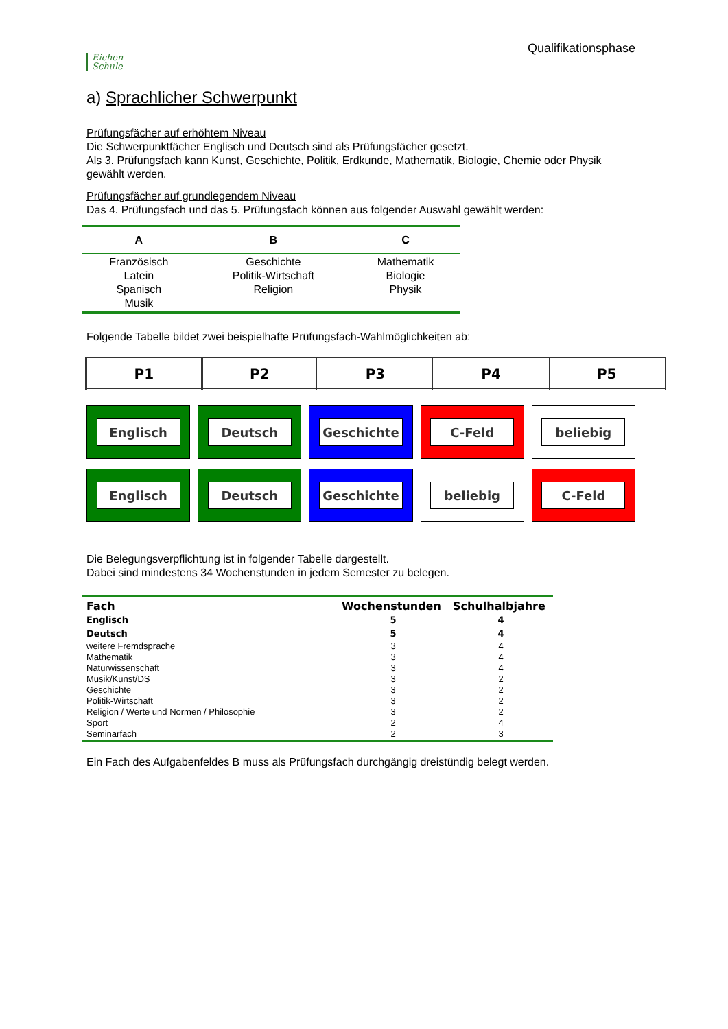Eichen
Schule
Qualifikationsphase
a) Sprachlicher Schwerpunkt
Prüfungsfächer auf erhöhtem Niveau
Die Schwerpunktfächer Englisch und Deutsch sind als Prüfungsfächer gesetzt.
Als 3. Prüfungsfach kann Kunst, Geschichte, Politik, Erdkunde, Mathematik, Biologie, Chemie oder Physik gewählt werden.
Prüfungsfächer auf grundlegendem Niveau
Das 4. Prüfungsfach und das 5. Prüfungsfach können aus folgender Auswahl gewählt werden:
| A | B | C |
| --- | --- | --- |
| Französisch Latein Spanisch Musik | Geschichte Politik-Wirtschaft Religion | Mathematik Biologie Physik |
Folgende Tabelle bildet zwei beispielhafte Prüfungsfach-Wahlmöglichkeiten ab:
| P1 | P2 | P3 | P4 | P5 |
| --- | --- | --- | --- | --- |
Englisch Deutsch Geschichte C-Feld beliebig
Englisch Deutsch Geschichte beliebig C-Feld
Die Belegungsverpflichtung ist in folgender Tabelle dargestellt.
Dabei sind mindestens 34 Wochenstunden in jedem Semester zu belegen.
| Fach | Wochenstunden | Schulhalbjahre |
| --- | --- | --- |
| Englisch | 5 | 4 |
| Deutsch | 5 | 4 |
| weitere Fremdsprache | 3 | 4 |
| Mathematik | 3 | 4 |
| Naturwissenschaft | 3 | 4 |
| Musik/Kunst/DS | 3 | 2 |
| Geschichte | 3 | 2 |
| Politik-Wirtschaft | 3 | 2 |
| Religion / Werte und Normen / Philosophie | 3 | 2 |
| Sport | 2 | 4 |
| Seminarfach | 2 | 3 |
Ein Fach des Aufgabenfeldes B muss als Prüfungsfach durchgängig dreistündig belegt werden.